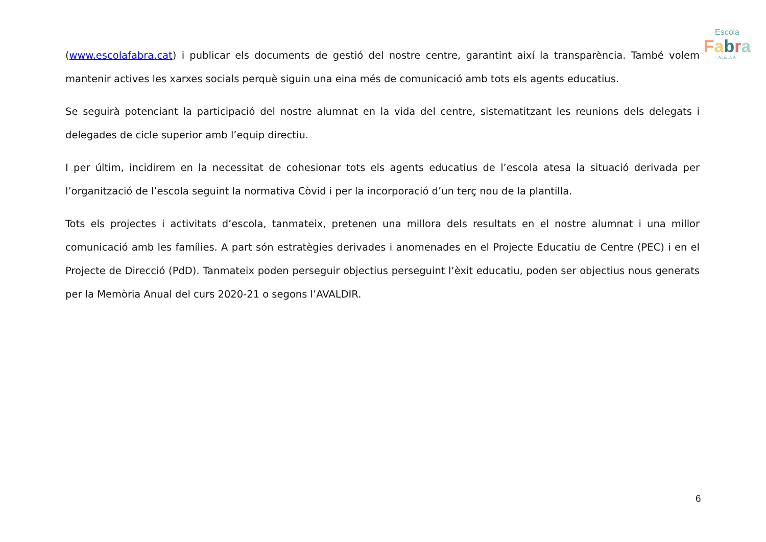Escola
Fabra
· ALELLA ·
(www.escolafabra.cat) i publicar els documents de gestió del nostre centre, garantint així la transparència. També volem mantenir actives les xarxes socials perquè siguin una eina més de comunicació amb tots els agents educatius.
Se seguirà potenciant la participació del nostre alumnat en la vida del centre, sistematitzant les reunions dels delegats i delegades de cicle superior amb l’equip directiu.
I per últim, incidirem en la necessitat de cohesionar tots els agents educatius de l’escola atesa la situació derivada per l’organització de l’escola seguint la normativa Còvid i per la incorporació d’un terç nou de la plantilla.
Tots els projectes i activitats d’escola, tanmateix, pretenen una millora dels resultats en el nostre alumnat i una millor comunicació amb les famílies. A part són estratègies derivades i anomenades en el Projecte Educatiu de Centre (PEC) i en el Projecte de Direcció (PdD). Tanmateix poden perseguir objectius perseguint l’èxit educatiu, poden ser objectius nous generats per la Memòria Anual del curs 2020-21 o segons l’AVALDIR.
6